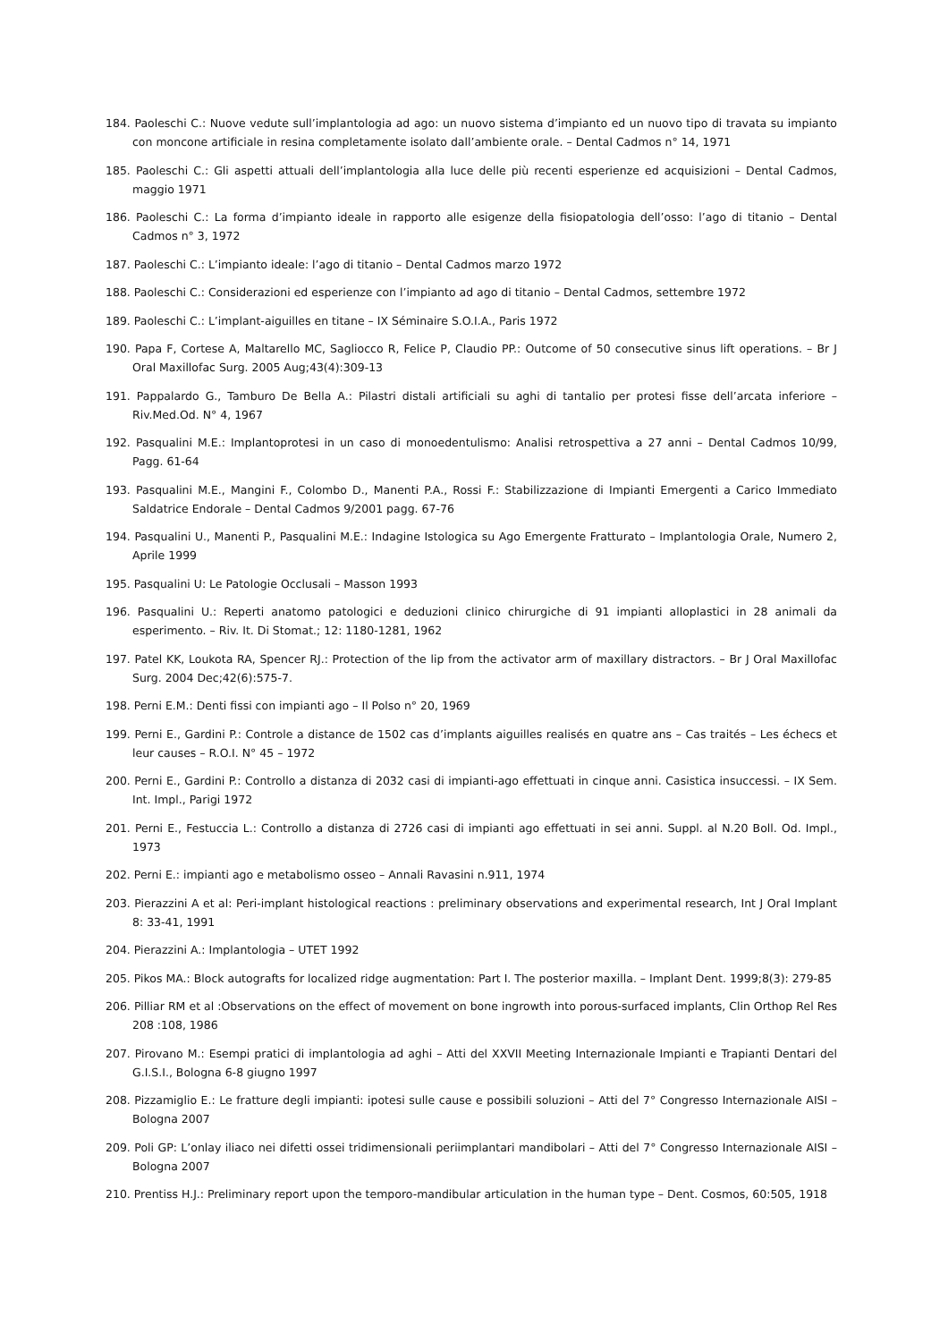184. Paoleschi C.: Nuove vedute sull’implantologia ad ago: un nuovo sistema d’impianto ed un nuovo tipo di travata su impianto con moncone artificiale in resina completamente isolato dall’ambiente orale. – Dental Cadmos n° 14, 1971
185. Paoleschi C.: Gli aspetti attuali dell’implantologia alla luce delle più recenti esperienze ed acquisizioni – Dental Cadmos, maggio 1971
186. Paoleschi C.: La forma d’impianto ideale in rapporto alle esigenze della fisiopatologia dell’osso: l’ago di titanio – Dental Cadmos n° 3, 1972
187. Paoleschi C.: L’impianto ideale: l’ago di titanio – Dental Cadmos marzo 1972
188. Paoleschi C.: Considerazioni ed esperienze con l’impianto ad ago di titanio – Dental Cadmos, settembre 1972
189. Paoleschi C.: L’implant-aiguilles en titane – IX Séminaire S.O.I.A., Paris 1972
190. Papa F, Cortese A, Maltarello MC, Sagliocco R, Felice P, Claudio PP.: Outcome of 50 consecutive sinus lift operations. – Br J Oral Maxillofac Surg. 2005 Aug;43(4):309-13
191. Pappalardo G., Tamburo De Bella A.: Pilastri distali artificiali su aghi di tantalio per protesi fisse dell’arcata inferiore – Riv.Med.Od. N° 4, 1967
192. Pasqualini M.E.: Implantoprotesi in un caso di monoedentulismo: Analisi retrospettiva a 27 anni – Dental Cadmos 10/99, Pagg. 61-64
193. Pasqualini M.E., Mangini F., Colombo D., Manenti P.A., Rossi F.: Stabilizzazione di Impianti Emergenti a Carico Immediato Saldatrice Endorale – Dental Cadmos 9/2001 pagg. 67-76
194. Pasqualini U., Manenti P., Pasqualini M.E.: Indagine Istologica su Ago Emergente Fratturato – Implantologia Orale, Numero 2, Aprile 1999
195. Pasqualini U: Le Patologie Occlusali – Masson 1993
196. Pasqualini U.: Reperti anatomo patologici e deduzioni clinico chirurgiche di 91 impianti alloplastici in 28 animali da esperimento. – Riv. It. Di Stomat.; 12: 1180-1281, 1962
197. Patel KK, Loukota RA, Spencer RJ.: Protection of the lip from the activator arm of maxillary distractors. – Br J Oral Maxillofac Surg. 2004 Dec;42(6):575-7.
198. Perni E.M.: Denti fissi con impianti ago – Il Polso n° 20, 1969
199. Perni E., Gardini P.: Controle a distance de 1502 cas d’implants aiguilles realisés en quatre ans – Cas traités – Les échecs et leur causes – R.O.I. N° 45 – 1972
200. Perni E., Gardini P.: Controllo a distanza di 2032 casi di impianti-ago effettuati in cinque anni. Casistica insuccessi. – IX Sem. Int. Impl., Parigi 1972
201. Perni E., Festuccia L.: Controllo a distanza di 2726 casi di impianti ago effettuati in sei anni. Suppl. al N.20 Boll. Od. Impl., 1973
202. Perni E.: impianti ago e metabolismo osseo – Annali Ravasini n.911, 1974
203. Pierazzini A et al: Peri-implant histological reactions : preliminary observations and experimental research, Int J Oral Implant 8: 33-41, 1991
204. Pierazzini A.: Implantologia – UTET 1992
205. Pikos MA.: Block autografts for localized ridge augmentation: Part I. The posterior maxilla. – Implant Dent. 1999;8(3): 279-85
206. Pilliar RM et al :Observations on the effect of movement on bone ingrowth into porous-surfaced implants, Clin Orthop Rel Res 208 :108, 1986
207. Pirovano M.: Esempi pratici di implantologia ad aghi – Atti del XXVII Meeting Internazionale Impianti e Trapianti Dentari del G.I.S.I., Bologna 6-8 giugno 1997
208. Pizzamiglio E.: Le fratture degli impianti: ipotesi sulle cause e possibili soluzioni – Atti del 7° Congresso Internazionale AISI – Bologna 2007
209. Poli GP: L’onlay iliaco nei difetti ossei tridimensionali periimplantari mandibolari – Atti del 7° Congresso Internazionale AISI – Bologna 2007
210. Prentiss H.J.: Preliminary report upon the temporo-mandibular articulation in the human type – Dent. Cosmos, 60:505, 1918